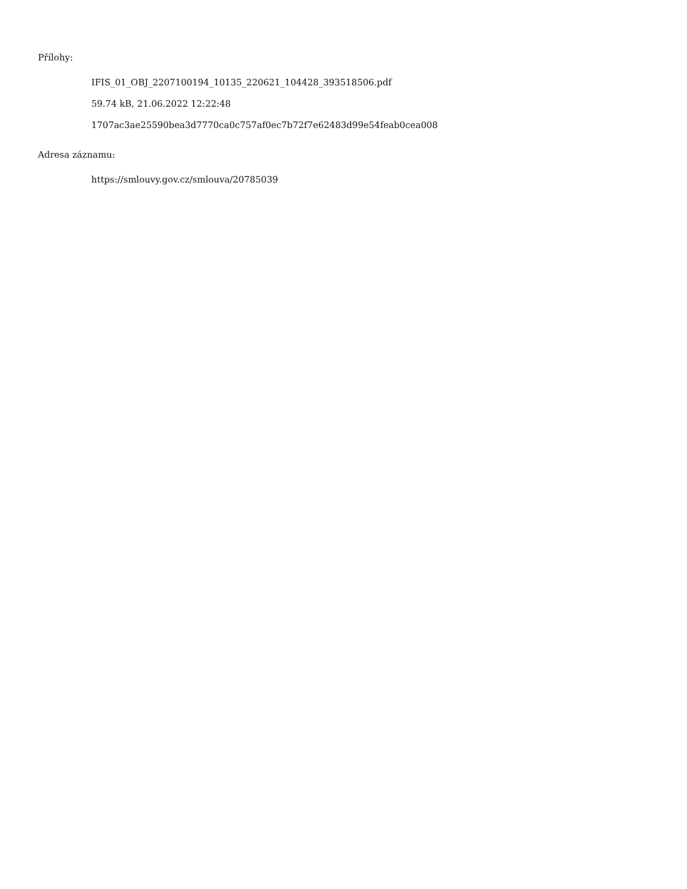Přílohy:
IFIS_01_OBJ_2207100194_10135_220621_104428_393518506.pdf
59.74 kB, 21.06.2022 12:22:48
1707ac3ae25590bea3d7770ca0c757af0ec7b72f7e62483d99e54feab0cea008
Adresa záznamu:
https://smlouvy.gov.cz/smlouva/20785039